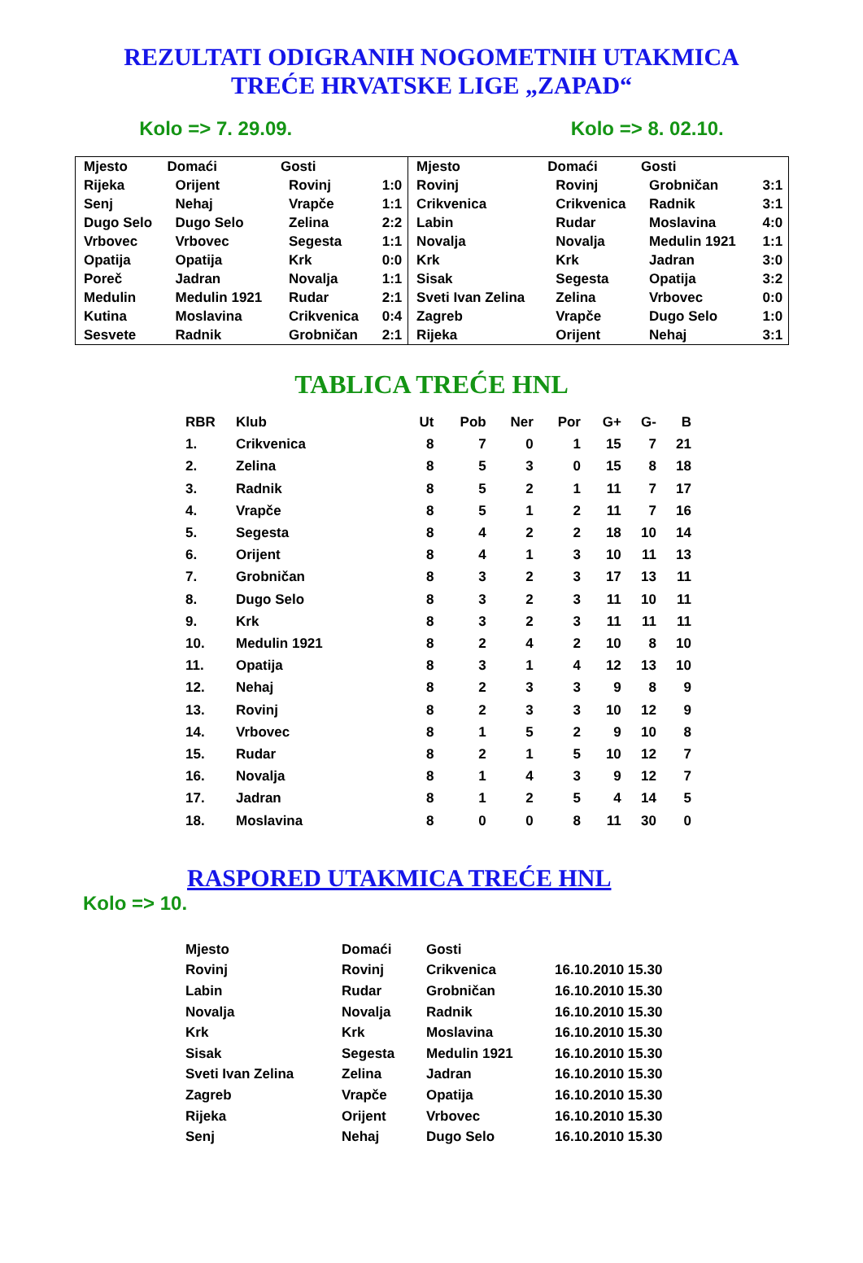REZULTATI ODIGRANIH NOGOMETNIH UTAKMICA
TREĆE HRVATSKE LIGE „ZAPAD“
Kolo => 7. 29.09. Kolo => 8. 02.10.
| Mjesto | Domaći | Gosti | | Mjesto | Domaći | Gosti | |
| --- | --- | --- | --- | --- | --- | --- | --- |
| Rijeka | Orijent | Rovinj | 1:0 | Rovinj | Rovinj | Grobničan | 3:1 |
| Senj | Nehaj | Vrapče | 1:1 | Crikvenica | Crikvenica | Radnik | 3:1 |
| Dugo Selo | Dugo Selo | Zelina | 2:2 | Labin | Rudar | Moslavina | 4:0 |
| Vrbovec | Vrbovec | Segesta | 1:1 | Novalja | Novalja | Medulin 1921 | 1:1 |
| Opatija | Opatija | Krk | 0:0 | Krk | Krk | Jadran | 3:0 |
| Poreč | Jadran | Novalja | 1:1 | Sisak | Segesta | Opatija | 3:2 |
| Medulin | Medulin 1921 | Rudar | 2:1 | Sveti Ivan Zelina | Zelina | Vrbovec | 0:0 |
| Kutina | Moslavina | Crikvenica | 0:4 | Zagreb | Vrapče | Dugo Selo | 1:0 |
| Sesvete | Radnik | Grobničan | 2:1 | Rijeka | Orijent | Nehaj | 3:1 |
TABLICA TREĆE HNL
| RBR | Klub | Ut | Pob | Ner | Por | G+ | G- | B |
| --- | --- | --- | --- | --- | --- | --- | --- | --- |
| 1. | Crikvenica | 8 | 7 | 0 | 1 | 15 | 7 | 21 |
| 2. | Zelina | 8 | 5 | 3 | 0 | 15 | 8 | 18 |
| 3. | Radnik | 8 | 5 | 2 | 1 | 11 | 7 | 17 |
| 4. | Vrapče | 8 | 5 | 1 | 2 | 11 | 7 | 16 |
| 5. | Segesta | 8 | 4 | 2 | 2 | 18 | 10 | 14 |
| 6. | Orijent | 8 | 4 | 1 | 3 | 10 | 11 | 13 |
| 7. | Grobničan | 8 | 3 | 2 | 3 | 17 | 13 | 11 |
| 8. | Dugo Selo | 8 | 3 | 2 | 3 | 11 | 10 | 11 |
| 9. | Krk | 8 | 3 | 2 | 3 | 11 | 11 | 11 |
| 10. | Medulin 1921 | 8 | 2 | 4 | 2 | 10 | 8 | 10 |
| 11. | Opatija | 8 | 3 | 1 | 4 | 12 | 13 | 10 |
| 12. | Nehaj | 8 | 2 | 3 | 3 | 9 | 8 | 9 |
| 13. | Rovinj | 8 | 2 | 3 | 3 | 10 | 12 | 9 |
| 14. | Vrbovec | 8 | 1 | 5 | 2 | 9 | 10 | 8 |
| 15. | Rudar | 8 | 2 | 1 | 5 | 10 | 12 | 7 |
| 16. | Novalja | 8 | 1 | 4 | 3 | 9 | 12 | 7 |
| 17. | Jadran | 8 | 1 | 2 | 5 | 4 | 14 | 5 |
| 18. | Moslavina | 8 | 0 | 0 | 8 | 11 | 30 | 0 |
RASPORED UTAKMICA TREĆE HNL
Kolo => 10.
| Mjesto | Domaći | Gosti | |
| --- | --- | --- | --- |
| Rovinj | Rovinj | Crikvenica | 16.10.2010 15.30 |
| Labin | Rudar | Grobničan | 16.10.2010 15.30 |
| Novalja | Novalja | Radnik | 16.10.2010 15.30 |
| Krk | Krk | Moslavina | 16.10.2010 15.30 |
| Sisak | Segesta | Medulin 1921 | 16.10.2010 15.30 |
| Sveti Ivan Zelina | Zelina | Jadran | 16.10.2010 15.30 |
| Zagreb | Vrapče | Opatija | 16.10.2010 15.30 |
| Rijeka | Orijent | Vrbovec | 16.10.2010 15.30 |
| Senj | Nehaj | Dugo Selo | 16.10.2010 15.30 |